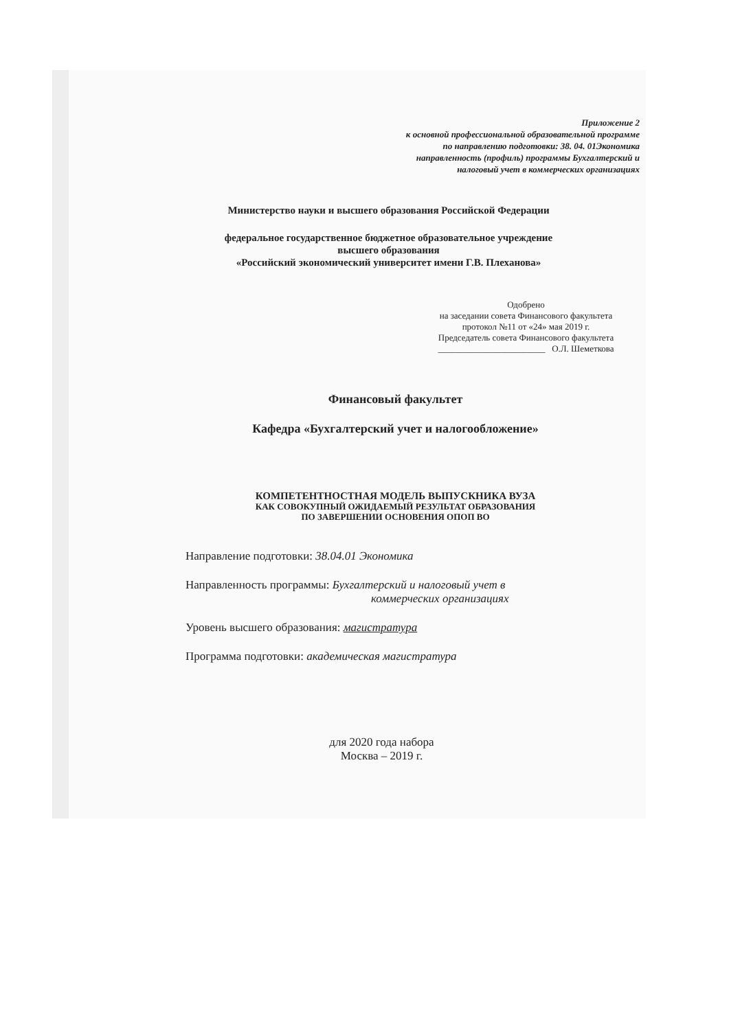Приложение 2
к основной профессиональной образовательной программе
по направлению подготовки: 38. 04. 01Экономика
направленность (профиль) программы Бухгалтерский и
налоговый учет в коммерческих организациях
Министерство науки и высшего образования Российской Федерации
федеральное государственное бюджетное образовательное учреждение
высшего образования
«Российский экономический университет имени Г.В. Плеханова»
Одобрено
на заседании совета Финансового факультета
протокол №11 от «24» мая 2019 г.
Председатель совета Финансового факультета
________________________ О.Л. Шеметкова
Финансовый факультет
Кафедра «Бухгалтерский учет и налогообложение»
КОМПЕТЕНТНОСТНАЯ МОДЕЛЬ ВЫПУСКНИКА ВУЗА
КАК СОВОКУПНЫЙ ОЖИДАЕМЫЙ РЕЗУЛЬТАТ ОБРАЗОВАНИЯ
ПО ЗАВЕРШЕНИИ ОСНОВЕНИЯ ОПОП ВО
Направление подготовки: 38.04.01 Экономика
Направленность программы: Бухгалтерский и налоговый учет в
коммерческих организациях
Уровень высшего образования: магистратура
Программа подготовки: академическая магистратура
для 2020 года набора
Москва – 2019 г.